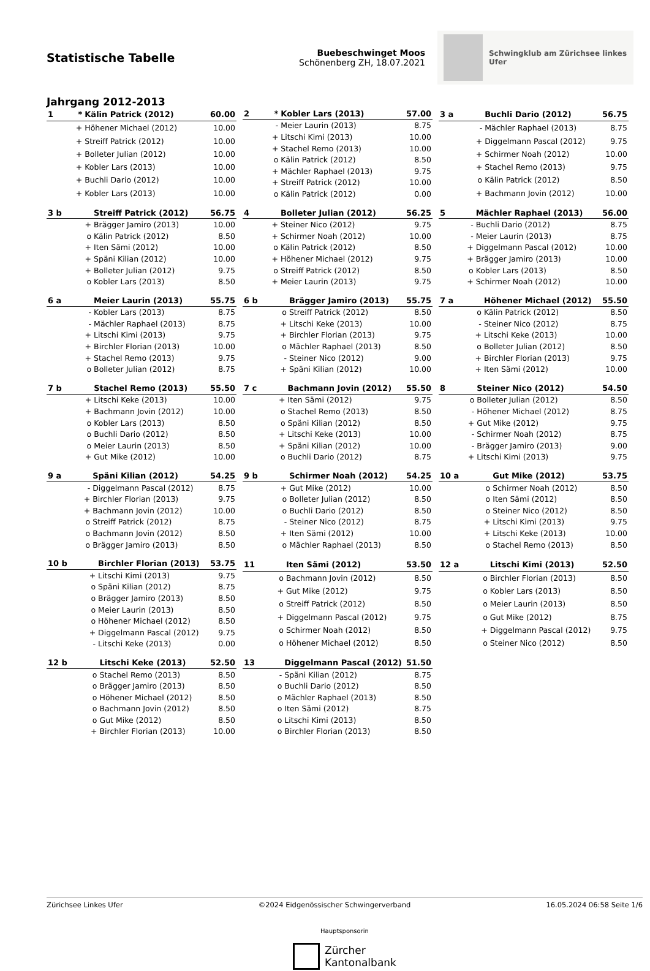Statistische Tabelle
Buebeschwinget Moos
Schönenberg ZH, 18.07.2021
Schwingklub am Zürichsee linkes Ufer
Jahrgang 2012-2013
| 1 | * | Kälin Patrick (2012) | 60.00 |
| --- | --- | --- | --- |
| | + | Höhener Michael (2012) | 10.00 |
| | + | Streiff Patrick (2012) | 10.00 |
| | + | Bolleter Julian (2012) | 10.00 |
| | + | Kobler Lars (2013) | 10.00 |
| | + | Buchli Dario (2012) | 10.00 |
| | + | Kobler Lars (2013) | 10.00 |
| 2 | * | Kobler Lars (2013) | 57.00 |
| --- | --- | --- | --- |
| | - | Meier Laurin (2013) | 8.75 |
| | + | Litschi Kimi (2013) | 10.00 |
| | + | Stachel Remo (2013) | 10.00 |
| | o | Kälin Patrick (2012) | 8.50 |
| | + | Mächler Raphael (2013) | 9.75 |
| | + | Streiff Patrick (2012) | 10.00 |
| | o | Kälin Patrick (2012) | 0.00 |
| 3 a | | Buchli Dario (2012) | 56.75 |
| --- | --- | --- | --- |
| | - | Mächler Raphael (2013) | 8.75 |
| | + | Diggelmann Pascal (2012) | 9.75 |
| | + | Schirmer Noah (2012) | 10.00 |
| | + | Stachel Remo (2013) | 9.75 |
| | o | Kälin Patrick (2012) | 8.50 |
| | + | Bachmann Jovin (2012) | 10.00 |
| 3 b | | Streiff Patrick (2012) | 56.75 |
| --- | --- | --- | --- |
| | + | Brägger Jamiro (2013) | 10.00 |
| | o | Kälin Patrick (2012) | 8.50 |
| | + | Iten Sämi (2012) | 10.00 |
| | + | Späni Kilian (2012) | 10.00 |
| | + | Bolleter Julian (2012) | 9.75 |
| | o | Kobler Lars (2013) | 8.50 |
| 4 | | Bolleter Julian (2012) | 56.25 |
| --- | --- | --- | --- |
| | + | Steiner Nico (2012) | 9.75 |
| | + | Schirmer Noah (2012) | 10.00 |
| | o | Kälin Patrick (2012) | 8.50 |
| | + | Höhener Michael (2012) | 9.75 |
| | o | Streiff Patrick (2012) | 8.50 |
| | + | Meier Laurin (2013) | 9.75 |
| 5 | | Mächler Raphael (2013) | 56.00 |
| --- | --- | --- | --- |
| | - | Buchli Dario (2012) | 8.75 |
| | - | Meier Laurin (2013) | 8.75 |
| | + | Diggelmann Pascal (2012) | 10.00 |
| | + | Brägger Jamiro (2013) | 10.00 |
| | o | Kobler Lars (2013) | 8.50 |
| | + | Schirmer Noah (2012) | 10.00 |
| 6 a | | Meier Laurin (2013) | 55.75 |
| --- | --- | --- | --- |
| | - | Kobler Lars (2013) | 8.75 |
| | - | Mächler Raphael (2013) | 8.75 |
| | + | Litschi Kimi (2013) | 9.75 |
| | + | Birchler Florian (2013) | 10.00 |
| | + | Stachel Remo (2013) | 9.75 |
| | o | Bolleter Julian (2012) | 8.75 |
| 6 b | | Brägger Jamiro (2013) | 55.75 |
| --- | --- | --- | --- |
| | o | Streiff Patrick (2012) | 8.50 |
| | + | Litschi Keke (2013) | 10.00 |
| | + | Birchler Florian (2013) | 9.75 |
| | o | Mächler Raphael (2013) | 8.50 |
| | - | Steiner Nico (2012) | 9.00 |
| | + | Späni Kilian (2012) | 10.00 |
| 7 a | | Höhener Michael (2012) | 55.50 |
| --- | --- | --- | --- |
| | o | Kälin Patrick (2012) | 8.50 |
| | - | Steiner Nico (2012) | 8.75 |
| | + | Litschi Keke (2013) | 10.00 |
| | o | Bolleter Julian (2012) | 8.50 |
| | + | Birchler Florian (2013) | 9.75 |
| | + | Iten Sämi (2012) | 10.00 |
| 7 b | | Stachel Remo (2013) | 55.50 |
| --- | --- | --- | --- |
| | + | Litschi Keke (2013) | 10.00 |
| | + | Bachmann Jovin (2012) | 10.00 |
| | o | Kobler Lars (2013) | 8.50 |
| | o | Buchli Dario (2012) | 8.50 |
| | o | Meier Laurin (2013) | 8.50 |
| | + | Gut Mike (2012) | 10.00 |
| 7 c | | Bachmann Jovin (2012) | 55.50 |
| --- | --- | --- | --- |
| | + | Iten Sämi (2012) | 9.75 |
| | o | Stachel Remo (2013) | 8.50 |
| | o | Späni Kilian (2012) | 8.50 |
| | + | Litschi Keke (2013) | 10.00 |
| | + | Späni Kilian (2012) | 10.00 |
| | o | Buchli Dario (2012) | 8.75 |
| 8 | | Steiner Nico (2012) | 54.50 |
| --- | --- | --- | --- |
| | o | Bolleter Julian (2012) | 8.50 |
| | - | Höhener Michael (2012) | 8.75 |
| | + | Gut Mike (2012) | 9.75 |
| | - | Schirmer Noah (2012) | 8.75 |
| | - | Brägger Jamiro (2013) | 9.00 |
| | + | Litschi Kimi (2013) | 9.75 |
| 9 a | | Späni Kilian (2012) | 54.25 |
| --- | --- | --- | --- |
| | - | Diggelmann Pascal (2012) | 8.75 |
| | + | Birchler Florian (2013) | 9.75 |
| | + | Bachmann Jovin (2012) | 10.00 |
| | o | Streiff Patrick (2012) | 8.75 |
| | o | Bachmann Jovin (2012) | 8.50 |
| | o | Brägger Jamiro (2013) | 8.50 |
| 9 b | | Schirmer Noah (2012) | 54.25 |
| --- | --- | --- | --- |
| | + | Gut Mike (2012) | 10.00 |
| | o | Bolleter Julian (2012) | 8.50 |
| | o | Buchli Dario (2012) | 8.50 |
| | - | Steiner Nico (2012) | 8.75 |
| | + | Iten Sämi (2012) | 10.00 |
| | o | Mächler Raphael (2013) | 8.50 |
| 10 a | | Gut Mike (2012) | 53.75 |
| --- | --- | --- | --- |
| | o | Schirmer Noah (2012) | 8.50 |
| | o | Iten Sämi (2012) | 8.50 |
| | o | Steiner Nico (2012) | 8.50 |
| | + | Litschi Kimi (2013) | 9.75 |
| | + | Litschi Keke (2013) | 10.00 |
| | o | Stachel Remo (2013) | 8.50 |
| 10 b | | Birchler Florian (2013) | 53.75 |
| --- | --- | --- | --- |
| | + | Litschi Kimi (2013) | 9.75 |
| | o | Späni Kilian (2012) | 8.75 |
| | o | Brägger Jamiro (2013) | 8.50 |
| | o | Meier Laurin (2013) | 8.50 |
| | o | Höhener Michael (2012) | 8.50 |
| | + | Diggelmann Pascal (2012) | 9.75 |
| | - | Litschi Keke (2013) | 0.00 |
| 11 | | Iten Sämi (2012) | 53.50 |
| --- | --- | --- | --- |
| | o | Bachmann Jovin (2012) | 8.50 |
| | + | Gut Mike (2012) | 9.75 |
| | o | Streiff Patrick (2012) | 8.50 |
| | + | Diggelmann Pascal (2012) | 9.75 |
| | o | Schirmer Noah (2012) | 8.50 |
| | o | Höhener Michael (2012) | 8.50 |
| 12 a | | Litschi Kimi (2013) | 52.50 |
| --- | --- | --- | --- |
| | o | Birchler Florian (2013) | 8.50 |
| | o | Kobler Lars (2013) | 8.50 |
| | o | Meier Laurin (2013) | 8.50 |
| | o | Gut Mike (2012) | 8.75 |
| | + | Diggelmann Pascal (2012) | 9.75 |
| | o | Steiner Nico (2012) | 8.50 |
| 12 b | | Litschi Keke (2013) | 52.50 |
| --- | --- | --- | --- |
| | o | Stachel Remo (2013) | 8.50 |
| | o | Brägger Jamiro (2013) | 8.50 |
| | o | Höhener Michael (2012) | 8.50 |
| | o | Bachmann Jovin (2012) | 8.50 |
| | o | Gut Mike (2012) | 8.50 |
| | + | Birchler Florian (2013) | 10.00 |
| 13 | | Diggelmann Pascal (2012) | 51.50 |
| --- | --- | --- | --- |
| | - | Späni Kilian (2012) | 8.75 |
| | o | Buchli Dario (2012) | 8.50 |
| | o | Mächler Raphael (2013) | 8.50 |
| | o | Iten Sämi (2012) | 8.75 |
| | o | Litschi Kimi (2013) | 8.50 |
| | o | Birchler Florian (2013) | 8.50 |
Zürichsee Linkes Ufer ©2024 Eidgenössischer Schwingerverband 16.05.2024 06:58 Seite 1/6
Hauptsponsorin
Zürcher
Kantonalbank